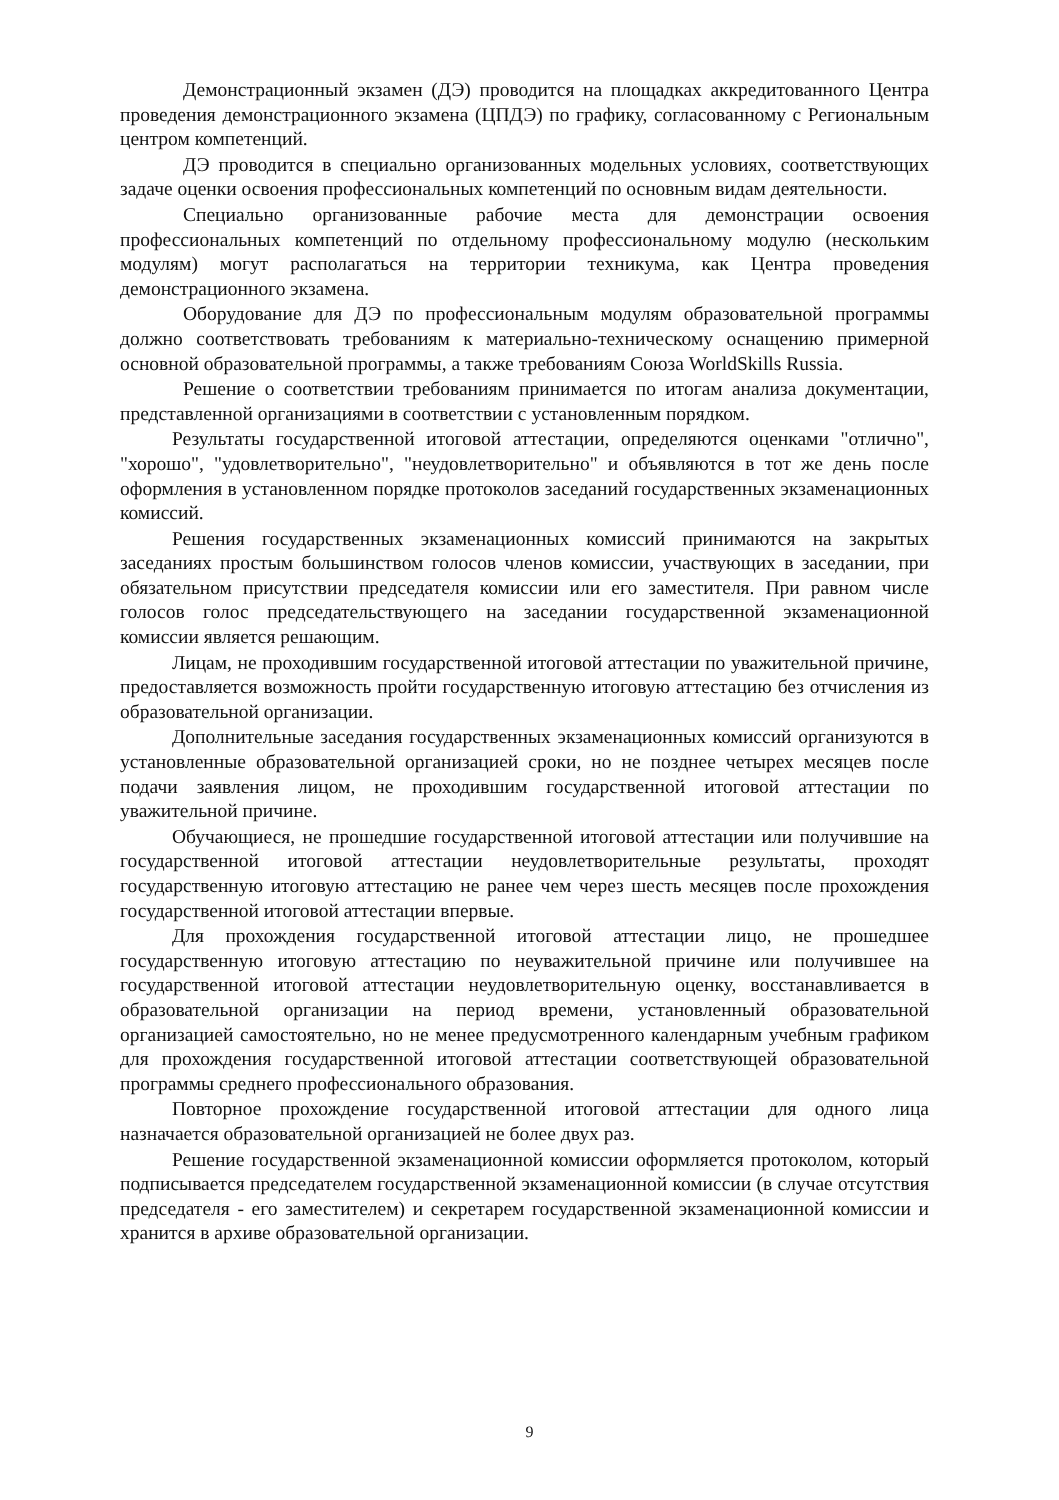Демонстрационный экзамен (ДЭ) проводится на площадках аккредитованного Центра проведения демонстрационного экзамена (ЦПДЭ) по графику, согласованному с Региональным центром компетенций.
ДЭ проводится в специально организованных модельных условиях, соответствующих задаче оценки освоения профессиональных компетенций по основным видам деятельности.
Специально организованные рабочие места для демонстрации освоения профессиональных компетенций по отдельному профессиональному модулю (нескольким модулям) могут располагаться на территории техникума, как Центра проведения демонстрационного экзамена.
Оборудование для ДЭ по профессиональным модулям образовательной программы должно соответствовать требованиям к материально-техническому оснащению примерной основной образовательной программы, а также требованиям Союза WorldSkills Russia.
Решение о соответствии требованиям принимается по итогам анализа документации, представленной организациями в соответствии с установленным порядком.
Результаты государственной итоговой аттестации, определяются оценками "отлично", "хорошо", "удовлетворительно", "неудовлетворительно" и объявляются в тот же день после оформления в установленном порядке протоколов заседаний государственных экзаменационных комиссий.
Решения государственных экзаменационных комиссий принимаются на закрытых заседаниях простым большинством голосов членов комиссии, участвующих в заседании, при обязательном присутствии председателя комиссии или его заместителя. При равном числе голосов голос председательствующего на заседании государственной экзаменационной комиссии является решающим.
Лицам, не проходившим государственной итоговой аттестации по уважительной причине, предоставляется возможность пройти государственную итоговую аттестацию без отчисления из образовательной организации.
Дополнительные заседания государственных экзаменационных комиссий организуются в установленные образовательной организацией сроки, но не позднее четырех месяцев после подачи заявления лицом, не проходившим государственной итоговой аттестации по уважительной причине.
Обучающиеся, не прошедшие государственной итоговой аттестации или получившие на государственной итоговой аттестации неудовлетворительные результаты, проходят государственную итоговую аттестацию не ранее чем через шесть месяцев после прохождения государственной итоговой аттестации впервые.
Для прохождения государственной итоговой аттестации лицо, не прошедшее государственную итоговую аттестацию по неуважительной причине или получившее на государственной итоговой аттестации неудовлетворительную оценку, восстанавливается в образовательной организации на период времени, установленный образовательной организацией самостоятельно, но не менее предусмотренного календарным учебным графиком для прохождения государственной итоговой аттестации соответствующей образовательной программы среднего профессионального образования.
Повторное прохождение государственной итоговой аттестации для одного лица назначается образовательной организацией не более двух раз.
Решение государственной экзаменационной комиссии оформляется протоколом, который подписывается председателем государственной экзаменационной комиссии (в случае отсутствия председателя - его заместителем) и секретарем государственной экзаменационной комиссии и хранится в архиве образовательной организации.
9